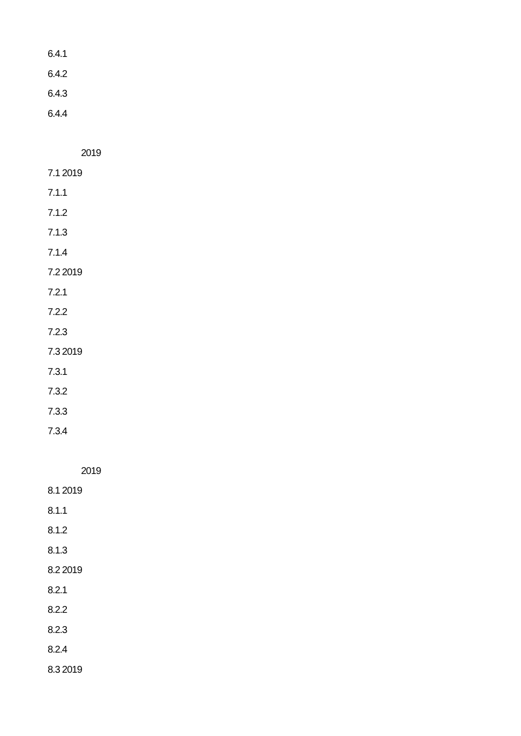6.4.1
6.4.2
6.4.3
6.4.4
2019
7.1 2019
7.1.1
7.1.2
7.1.3
7.1.4
7.2 2019
7.2.1
7.2.2
7.2.3
7.3 2019
7.3.1
7.3.2
7.3.3
7.3.4
2019
8.1 2019
8.1.1
8.1.2
8.1.3
8.2 2019
8.2.1
8.2.2
8.2.3
8.2.4
8.3 2019